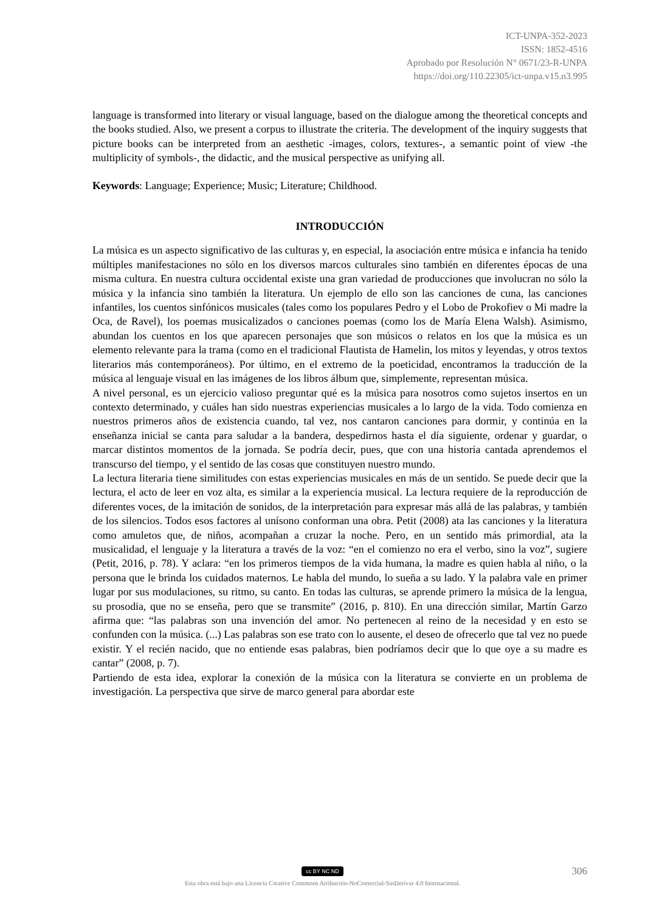ICT-UNPA-352-2023
ISSN: 1852-4516
Aprobado por Resolución N° 0671/23-R-UNPA
https://doi.org/110.22305/ict-unpa.v15.n3.995
language is transformed into literary or visual language, based on the dialogue among the theoretical concepts and the books studied. Also, we present a corpus to illustrate the criteria. The development of the inquiry suggests that picture books can be interpreted from an aesthetic -images, colors, textures-, a semantic point of view -the multiplicity of symbols-, the didactic, and the musical perspective as unifying all.
Keywords: Language; Experience; Music; Literature; Childhood.
INTRODUCCIÓN
La música es un aspecto significativo de las culturas y, en especial, la asociación entre música e infancia ha tenido múltiples manifestaciones no sólo en los diversos marcos culturales sino también en diferentes épocas de una misma cultura. En nuestra cultura occidental existe una gran variedad de producciones que involucran no sólo la música y la infancia sino también la literatura. Un ejemplo de ello son las canciones de cuna, las canciones infantiles, los cuentos sinfónicos musicales (tales como los populares Pedro y el Lobo de Prokofiev o Mi madre la Oca, de Ravel), los poemas musicalizados o canciones poemas (como los de María Elena Walsh). Asimismo, abundan los cuentos en los que aparecen personajes que son músicos o relatos en los que la música es un elemento relevante para la trama (como en el tradicional Flautista de Hamelin, los mitos y leyendas, y otros textos literarios más contemporáneos). Por último, en el extremo de la poeticidad, encontramos la traducción de la música al lenguaje visual en las imágenes de los libros álbum que, simplemente, representan música.
A nivel personal, es un ejercicio valioso preguntar qué es la música para nosotros como sujetos insertos en un contexto determinado, y cuáles han sido nuestras experiencias musicales a lo largo de la vida. Todo comienza en nuestros primeros años de existencia cuando, tal vez, nos cantaron canciones para dormir, y continúa en la enseñanza inicial se canta para saludar a la bandera, despedirnos hasta el día siguiente, ordenar y guardar, o marcar distintos momentos de la jornada. Se podría decir, pues, que con una historia cantada aprendemos el transcurso del tiempo, y el sentido de las cosas que constituyen nuestro mundo.
La lectura literaria tiene similitudes con estas experiencias musicales en más de un sentido. Se puede decir que la lectura, el acto de leer en voz alta, es similar a la experiencia musical. La lectura requiere de la reproducción de diferentes voces, de la imitación de sonidos, de la interpretación para expresar más allá de las palabras, y también de los silencios. Todos esos factores al unísono conforman una obra. Petit (2008) ata las canciones y la literatura como amuletos que, de niños, acompañan a cruzar la noche. Pero, en un sentido más primordial, ata la musicalidad, el lenguaje y la literatura a través de la voz: “en el comienzo no era el verbo, sino la voz”, sugiere (Petit, 2016, p. 78). Y aclara: “en los primeros tiempos de la vida humana, la madre es quien habla al niño, o la persona que le brinda los cuidados maternos. Le habla del mundo, lo sueña a su lado. Y la palabra vale en primer lugar por sus modulaciones, su ritmo, su canto. En todas las culturas, se aprende primero la música de la lengua, su prosodia, que no se enseña, pero que se transmite” (2016, p. 810). En una dirección similar, Martín Garzo afirma que: “las palabras son una invención del amor. No pertenecen al reino de la necesidad y en esto se confunden con la música. (...) Las palabras son ese trato con lo ausente, el deseo de ofrecerlo que tal vez no puede existir. Y el recién nacido, que no entiende esas palabras, bien podríamos decir que lo que oye a su madre es cantar” (2008, p. 7).
Partiendo de esta idea, explorar la conexión de la música con la literatura se convierte en un problema de investigación. La perspectiva que sirve de marco general para abordar este
cc BY NC ND
Esta obra está bajo una Licencia Creative Commons Atribución-NoComercial-SinDerivar 4.0 Internacional.
306